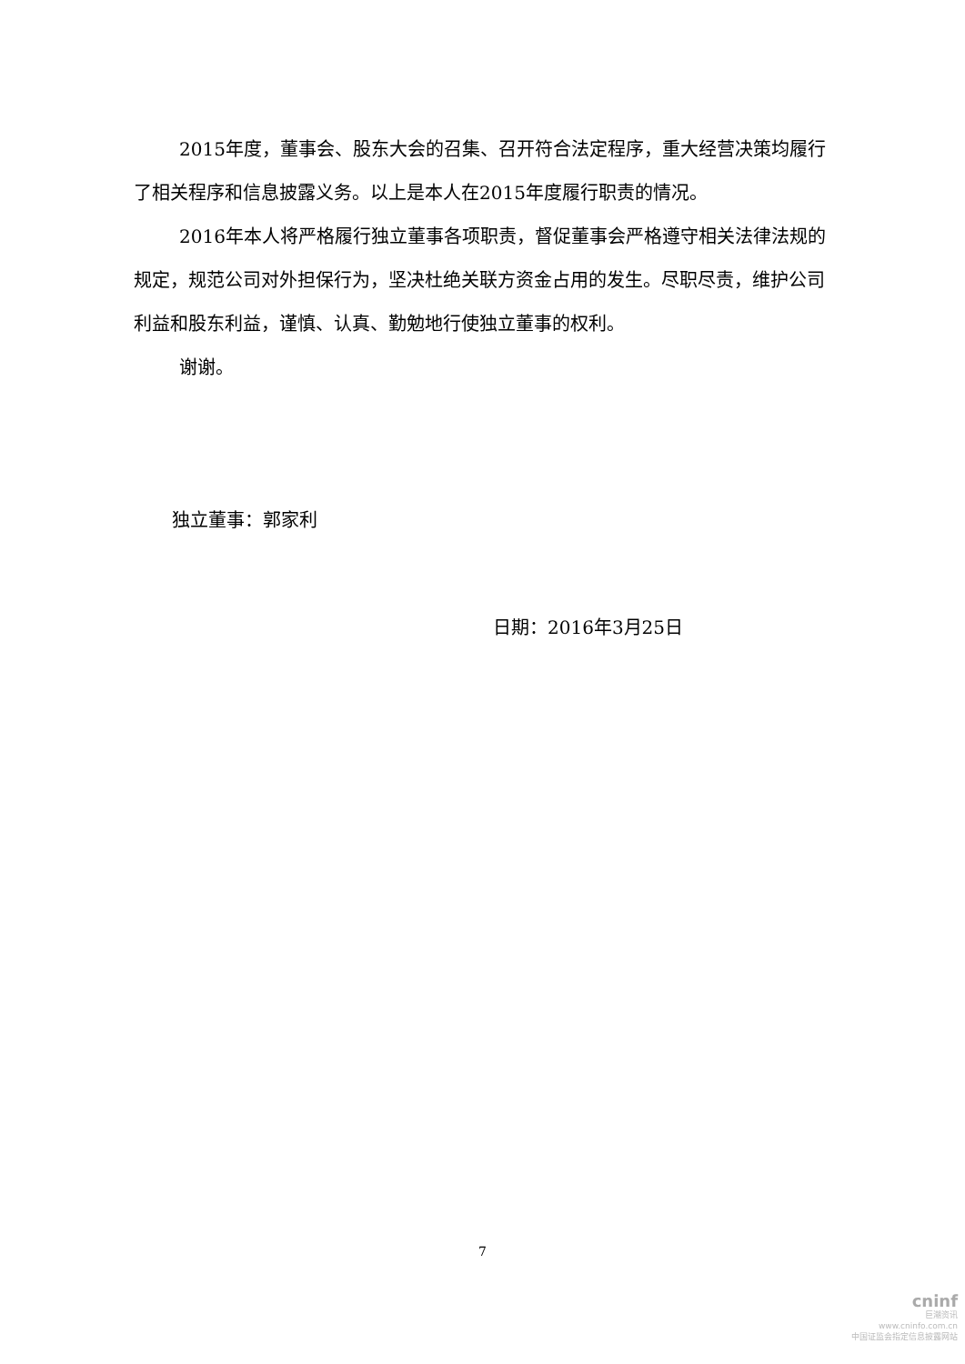2015年度，董事会、股东大会的召集、召开符合法定程序，重大经营决策均履行了相关程序和信息披露义务。以上是本人在2015年度履行职责的情况。
2016年本人将严格履行独立董事各项职责，督促董事会严格遵守相关法律法规的规定，规范公司对外担保行为，坚决杜绝关联方资金占用的发生。尽职尽责，维护公司利益和股东利益，谨慎、认真、勤勉地行使独立董事的权利。
谢谢。
独立董事：郭家利
日期：2016年3月25日
7
cninf
巨潮资讯
www.cninfo.com.cn
中国证监会指定信息披露网站